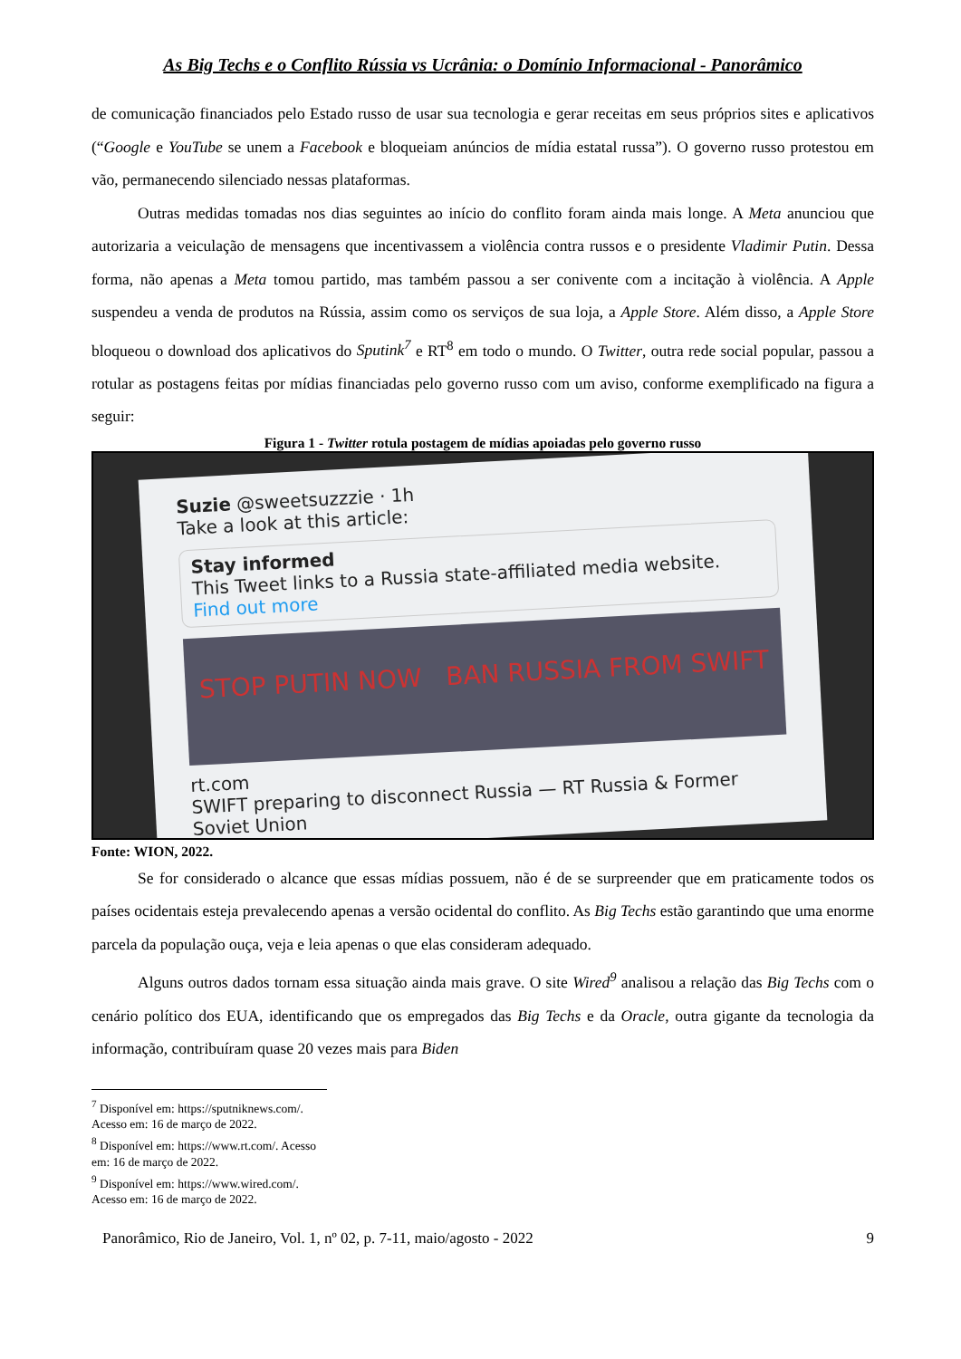As Big Techs e o Conflito Rússia vs Ucrânia: o Domínio Informacional - Panorâmico
de comunicação financiados pelo Estado russo de usar sua tecnologia e gerar receitas em seus próprios sites e aplicativos (“Google e YouTube se unem a Facebook e bloqueiam anúncios de mídia estatal russa”). O governo russo protestou em vão, permanecendo silenciado nessas plataformas.
Outras medidas tomadas nos dias seguintes ao início do conflito foram ainda mais longe. A Meta anunciou que autorizaria a veiculação de mensagens que incentivassem a violência contra russos e o presidente Vladimir Putin. Dessa forma, não apenas a Meta tomou partido, mas também passou a ser conivente com a incitação à violência. A Apple suspendeu a venda de produtos na Rússia, assim como os serviços de sua loja, a Apple Store. Além disso, a Apple Store bloqueou o download dos aplicativos do Sputink<sup>7</sup> e RT<sup>8</sup> em todo o mundo. O Twitter, outra rede social popular, passou a rotular as postagens feitas por mídias financiadas pelo governo russo com um aviso, conforme exemplificado na figura a seguir:
Figura 1 - Twitter rotula postagem de mídias apoiadas pelo governo russo
Suzie @sweetsuzzzie · 1h
Take a look at this article:
Stay informed
This Tweet links to a Russia state-affiliated media website.
Find out more
STOP PUTIN NOW BAN RUSSIA FROM SWIFT
rt.com
SWIFT preparing to disconnect Russia — RT Russia & Former Soviet Union
Fonte: WION, 2022.
Se for considerado o alcance que essas mídias possuem, não é de se surpreender que em praticamente todos os países ocidentais esteja prevalecendo apenas a versão ocidental do conflito. As Big Techs estão garantindo que uma enorme parcela da população ouça, veja e leia apenas o que elas consideram adequado.
Alguns outros dados tornam essa situação ainda mais grave. O site Wired<sup>9</sup> analisou a relação das Big Techs com o cenário político dos EUA, identificando que os empregados das Big Techs e da Oracle, outra gigante da tecnologia da informação, contribuíram quase 20 vezes mais para Biden
<sup>7</sup> Disponível em: https://sputniknews.com/. Acesso em: 16 de março de 2022.
<sup>8</sup> Disponível em: https://www.rt.com/. Acesso em: 16 de março de 2022.
<sup>9</sup> Disponível em: https://www.wired.com/. Acesso em: 16 de março de 2022.
Panorâmico, Rio de Janeiro, Vol. 1, nº 02, p. 7-11, maio/agosto - 2022 9